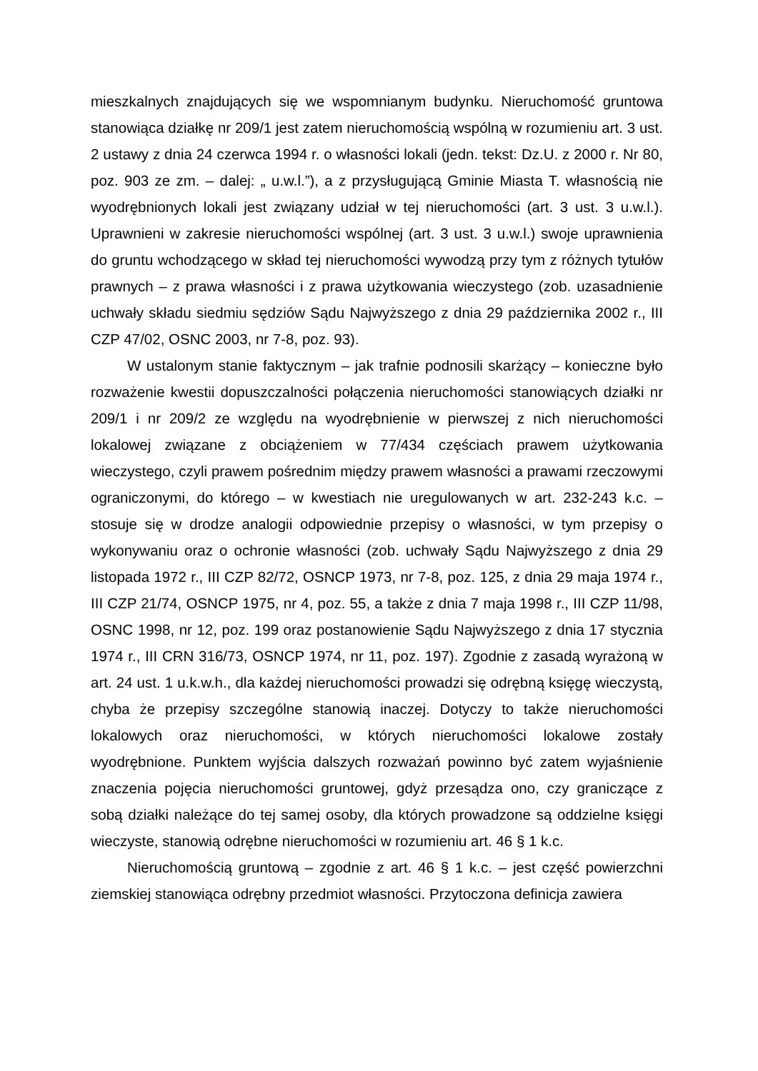mieszkalnych znajdujących się we wspomnianym budynku. Nieruchomość gruntowa stanowiąca działkę nr 209/1 jest zatem nieruchomością wspólną w rozumieniu art. 3 ust. 2 ustawy z dnia 24 czerwca 1994 r. o własności lokali (jedn. tekst: Dz.U. z 2000 r. Nr 80, poz. 903 ze zm. – dalej: „ u.w.l.”), a z przysługującą Gminie Miasta T. własnością nie wyodrębnionych lokali jest związany udział w tej nieruchomości (art. 3 ust. 3 u.w.l.). Uprawnieni w zakresie nieruchomości wspólnej (art. 3 ust. 3 u.w.l.) swoje uprawnienia do gruntu wchodzącego w skład tej nieruchomości wywodzą przy tym z różnych tytułów prawnych – z prawa własności i z prawa użytkowania wieczystego (zob. uzasadnienie uchwały składu siedmiu sędziów Sądu Najwyższego z dnia 29 października 2002 r., III CZP 47/02, OSNC 2003, nr 7-8, poz. 93).
W ustalonym stanie faktycznym – jak trafnie podnosili skarżący – konieczne było rozważenie kwestii dopuszczalności połączenia nieruchomości stanowiących działki nr 209/1 i nr 209/2 ze względu na wyodrębnienie w pierwszej z nich nieruchomości lokalowej związane z obciążeniem w 77/434 częściach prawem użytkowania wieczystego, czyli prawem pośrednim między prawem własności a prawami rzeczowymi ograniczonymi, do którego – w kwestiach nie uregulowanych w art. 232-243 k.c. – stosuje się w drodze analogii odpowiednie przepisy o własności, w tym przepisy o wykonywaniu oraz o ochronie własności (zob. uchwały Sądu Najwyższego z dnia 29 listopada 1972 r., III CZP 82/72, OSNCP 1973, nr 7-8, poz. 125, z dnia 29 maja 1974 r., III CZP 21/74, OSNCP 1975, nr 4, poz. 55, a także z dnia 7 maja 1998 r., III CZP 11/98, OSNC 1998, nr 12, poz. 199 oraz postanowienie Sądu Najwyższego z dnia 17 stycznia 1974 r., III CRN 316/73, OSNCP 1974, nr 11, poz. 197). Zgodnie z zasadą wyrażoną w art. 24 ust. 1 u.k.w.h., dla każdej nieruchomości prowadzi się odrębną księgę wieczystą, chyba że przepisy szczególne stanowią inaczej. Dotyczy to także nieruchomości lokalowych oraz nieruchomości, w których nieruchomości lokalowe zostały wyodrębnione. Punktem wyjścia dalszych rozważań powinno być zatem wyjaśnienie znaczenia pojęcia nieruchomości gruntowej, gdyż przesądza ono, czy graniczące z sobą działki należące do tej samej osoby, dla których prowadzone są oddzielne księgi wieczyste, stanowią odrębne nieruchomości w rozumieniu art. 46 § 1 k.c.
Nieruchomością gruntową – zgodnie z art. 46 § 1 k.c. – jest część powierzchni ziemskiej stanowiąca odrębny przedmiot własności. Przytoczona definicja zawiera